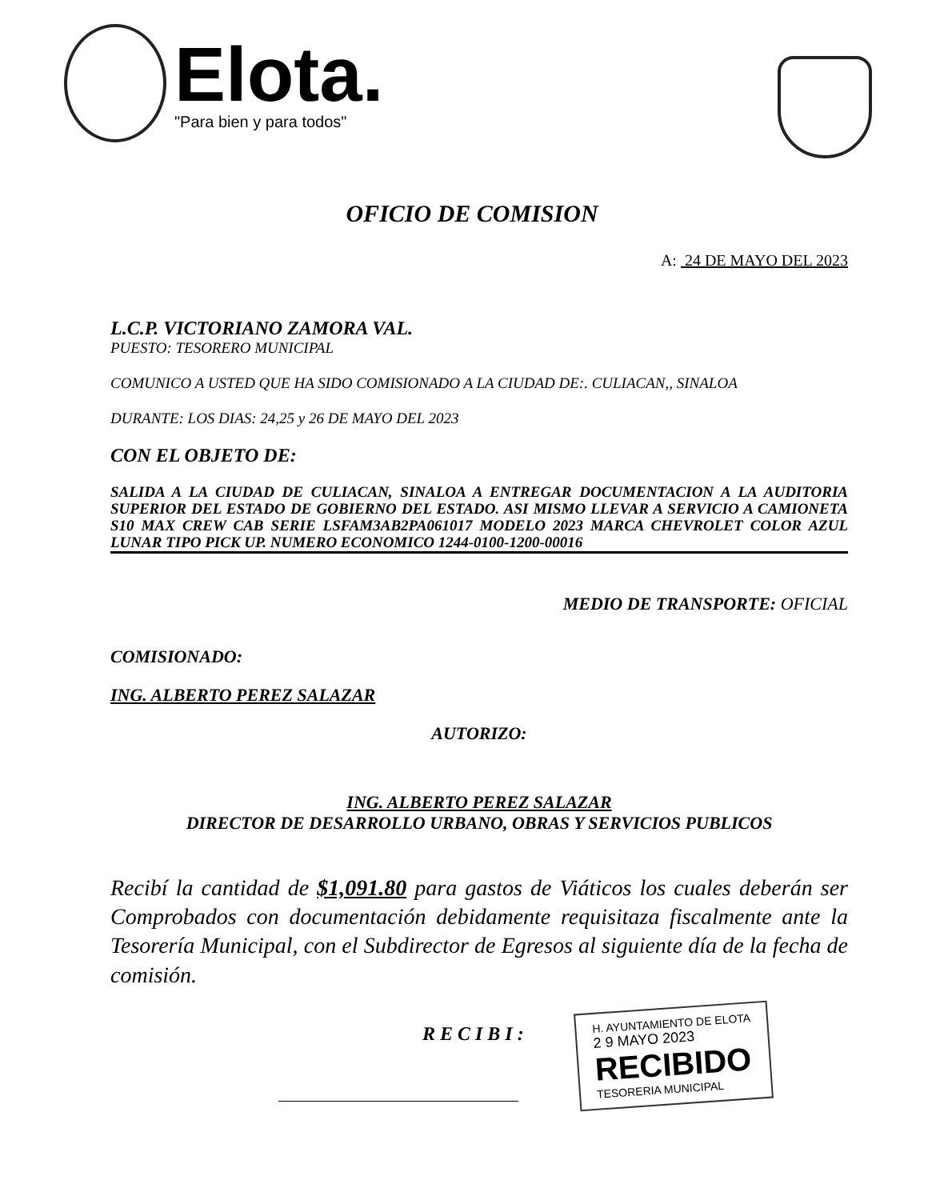Elota.
"Para bien y para todos"
OFICIO DE COMISION
A: 24 DE MAYO DEL 2023
L.C.P. VICTORIANO ZAMORA VAL.
PUESTO: TESORERO MUNICIPAL
COMUNICO A USTED QUE HA SIDO COMISIONADO A LA CIUDAD DE:. CULIACAN,, SINALOA
DURANTE: LOS DIAS: 24,25 y 26 DE MAYO DEL 2023
CON EL OBJETO DE:
SALIDA A LA CIUDAD DE CULIACAN, SINALOA A ENTREGAR DOCUMENTACION A LA AUDITORIA SUPERIOR DEL ESTADO DE GOBIERNO DEL ESTADO. ASI MISMO LLEVAR A SERVICIO A CAMIONETA S10 MAX CREW CAB SERIE LSFAM3AB2PA061017 MODELO 2023 MARCA CHEVROLET COLOR AZUL LUNAR TIPO PICK UP. NUMERO ECONOMICO 1244-0100-1200-00016
MEDIO DE TRANSPORTE: OFICIAL
COMISIONADO:
ING. ALBERTO PEREZ SALAZAR
AUTORIZO:
ING. ALBERTO PEREZ SALAZAR
DIRECTOR DE DESARROLLO URBANO, OBRAS Y SERVICIOS PUBLICOS
Recibí la cantidad de $1,091.80 para gastos de Viáticos los cuales deberán ser Comprobados con documentación debidamente requisitaza fiscalmente ante la Tesorería Municipal, con el Subdirector de Egresos al siguiente día de la fecha de comisión.
RECIBI:
H. AYUNTAMIENTO DE ELOTA
2 9 MAYO 2023
RECIBIDO
TESORERIA MUNICIPAL